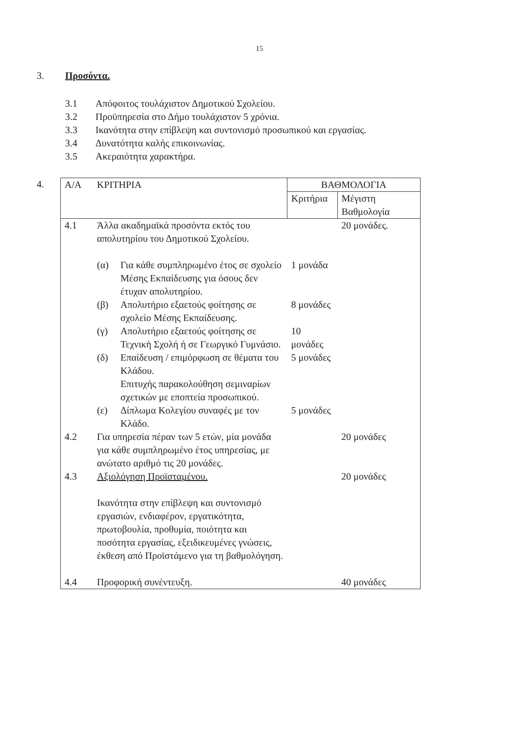15
3. Προσόντα.
3.1 Απόφοιτος τουλάχιστον Δημοτικού Σχολείου.
3.2 Προϋπηρεσία στο Δήμο τουλάχιστον 5 χρόνια.
3.3 Ικανότητα στην επίβλεψη και συντονισμό προσωπικού και εργασίας.
3.4 Δυνατότητα καλής επικοινωνίας.
3.5 Ακεραιότητα χαρακτήρα.
4.
| Α/Α | ΚΡΙΤΗΡΙΑ | ΒΑΘΜΟΛΟΓΙΑ | |
| --- | --- | --- | --- |
| | | Κριτήρια | Μέγιστη Βαθμολογία |
| 4.1 | Άλλα ακαδημαϊκά προσόντα εκτός του απολυτηρίου του Δημοτικού Σχολείου. | | 20 μονάδες. |
| | / (α) / Για κάθε συμπληρωμένο έτος σε σχολείο Μέσης Εκπαίδευσης για όσους δεν έτυχαν απολυτηρίου. / | 1 μονάδα | |
| | / (β) / Απολυτήριο εξαετούς φοίτησης σε σχολείο Μέσης Εκπαίδευσης. / | 8 μονάδες | |
| | / (γ) / Απολυτήριο εξαετούς φοίτησης σε Τεχνική Σχολή ή σε Γεωργικό Γυμνάσιο. / | 10 μονάδες | |
| | / (δ) / Επαίδευση / επιμόρφωση σε θέματα του Κλάδου. Επιτυχής παρακολούθηση σεμιναρίων σχετικών με εποπτεία προσωπικού. / | 5 μονάδες | |
| | / (ε) / Δίπλωμα Κολεγίου συναφές με τον Κλάδο. / | 5 μονάδες | |
| 4.2 | Για υπηρεσία πέραν των 5 ετών, μία μονάδα για κάθε συμπληρωμένο έτος υπηρεσίας, με ανώτατο αριθμό τις 20 μονάδες. | | 20 μονάδες |
| 4.3 | Αξιολόγηση Προϊσταμένου. Ικανότητα στην επίβλεψη και συντονισμό εργασιών, ενδιαφέρον, εργατικότητα, πρωτοβουλία, προθυμία, ποιότητα και ποσότητα εργασίας, εξειδικευμένες γνώσεις, έκθεση από Προϊστάμενο για τη βαθμολόγηση. | | 20 μονάδες |
| 4.4 | Προφορική συνέντευξη. | | 40 μονάδες |